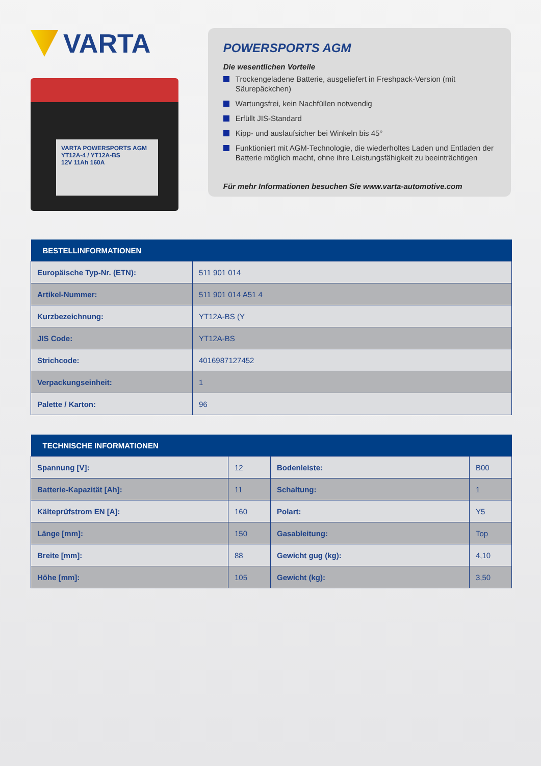VARTA
VARTA POWERSPORTS AGM
YT12A-4 / YT12A-BS
12V 11Ah 160A
POWERSPORTS AGM
Die wesentlichen Vorteile
Trockengeladene Batterie, ausgeliefert in Freshpack-Version (mit Säurepäckchen)
Wartungsfrei, kein Nachfüllen notwendig
Erfüllt JIS-Standard
Kipp- und auslaufsicher bei Winkeln bis 45°
Funktioniert mit AGM-Technologie, die wiederholtes Laden und Entladen der Batterie möglich macht, ohne ihre Leistungsfähigkeit zu beeinträchtigen
Für mehr Informationen besuchen Sie www.varta-automotive.com
| BESTELLINFORMATIONEN | |
| --- | --- |
| Europäische Typ-Nr. (ETN): | 511 901 014 |
| Artikel-Nummer: | 511 901 014 A51 4 |
| Kurzbezeichnung: | YT12A-BS (Y |
| JIS Code: | YT12A-BS |
| Strichcode: | 4016987127452 |
| Verpackungseinheit: | 1 |
| Palette / Karton: | 96 |
| TECHNISCHE INFORMATIONEN | | | |
| --- | --- | --- | --- |
| Spannung [V]: | 12 | Bodenleiste: | B00 |
| Batterie-Kapazität [Ah]: | 11 | Schaltung: | 1 |
| Kälteprüfstrom EN [A]: | 160 | Polart: | Y5 |
| Länge [mm]: | 150 | Gasableitung: | Top |
| Breite [mm]: | 88 | Gewicht gug (kg): | 4,10 |
| Höhe [mm]: | 105 | Gewicht (kg): | 3,50 |